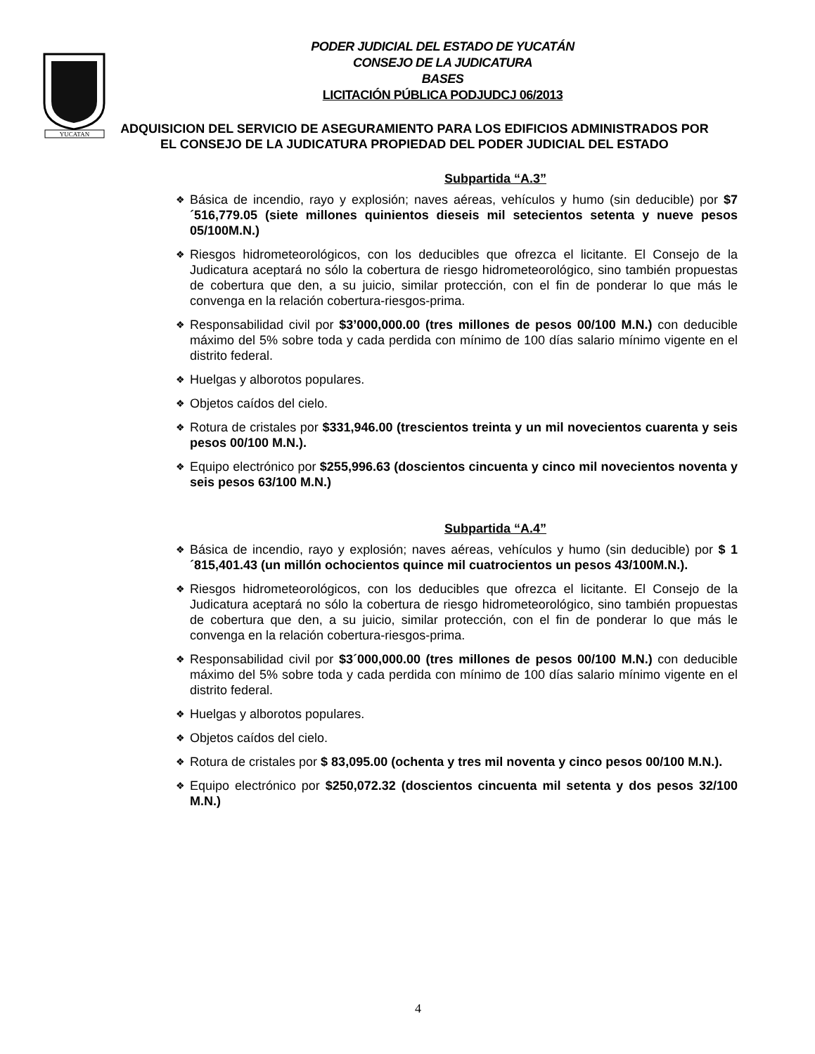YUCATAN
PODER JUDICIAL DEL ESTADO DE YUCATÁN
CONSEJO DE LA JUDICATURA
BASES
LICITACIÓN PÚBLICA PODJUDCJ 06/2013
ADQUISICION DEL SERVICIO DE ASEGURAMIENTO PARA LOS EDIFICIOS ADMINISTRADOS POR EL CONSEJO DE LA JUDICATURA PROPIEDAD DEL PODER JUDICIAL DEL ESTADO
Subpartida “A.3”
❖ Básica de incendio, rayo y explosión; naves aéreas, vehículos y humo (sin deducible) por $7´516,779.05 (siete millones quinientos dieseis mil setecientos setenta y nueve pesos 05/100M.N.)
❖ Riesgos hidrometeorológicos, con los deducibles que ofrezca el licitante. El Consejo de la Judicatura aceptará no sólo la cobertura de riesgo hidrometeorológico, sino también propuestas de cobertura que den, a su juicio, similar protección, con el fin de ponderar lo que más le convenga en la relación cobertura-riesgos-prima.
❖ Responsabilidad civil por $3’000,000.00 (tres millones de pesos 00/100 M.N.) con deducible máximo del 5% sobre toda y cada perdida con mínimo de 100 días salario mínimo vigente en el distrito federal.
❖ Huelgas y alborotos populares.
❖ Objetos caídos del cielo.
❖ Rotura de cristales por $331,946.00 (trescientos treinta y un mil novecientos cuarenta y seis pesos 00/100 M.N.).
❖ Equipo electrónico por $255,996.63 (doscientos cincuenta y cinco mil novecientos noventa y seis pesos 63/100 M.N.)
Subpartida “A.4”
❖ Básica de incendio, rayo y explosión; naves aéreas, vehículos y humo (sin deducible) por $ 1´815,401.43 (un millón ochocientos quince mil cuatrocientos un pesos 43/100M.N.).
❖ Riesgos hidrometeorológicos, con los deducibles que ofrezca el licitante. El Consejo de la Judicatura aceptará no sólo la cobertura de riesgo hidrometeorológico, sino también propuestas de cobertura que den, a su juicio, similar protección, con el fin de ponderar lo que más le convenga en la relación cobertura-riesgos-prima.
❖ Responsabilidad civil por $3´000,000.00 (tres millones de pesos 00/100 M.N.) con deducible máximo del 5% sobre toda y cada perdida con mínimo de 100 días salario mínimo vigente en el distrito federal.
❖ Huelgas y alborotos populares.
❖ Objetos caídos del cielo.
❖ Rotura de cristales por $ 83,095.00 (ochenta y tres mil noventa y cinco pesos 00/100 M.N.).
❖ Equipo electrónico por $250,072.32 (doscientos cincuenta mil setenta y dos pesos 32/100 M.N.)
4